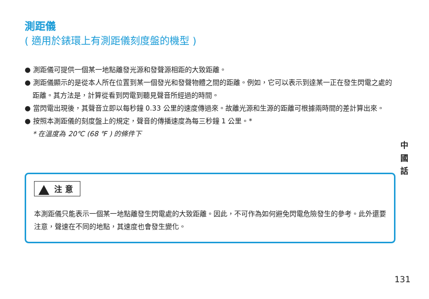測距儀
( 適用於錶環上有測距儀刻度盤的機型 )
● 測距儀可提供一個某一地點離發光源和發聲源相距的大致距離。
● 測距儀顯示的是從本人所在位置到某一個發光和發聲物體之間的距離。例如，它可以表示到達某一正在發生閃電之處的距離。其方法是，計算從看到閃電到聽見聲音所經過的時間。
● 當閃電出現後，其聲音立即以每秒鐘 0.33 公里的速度傳過來。故離光源和生源的距離可根據兩時間的差計算出來。
● 按照本測距儀的刻度盤上的規定，聲音的傳播速度為每三秒鐘 1 公里。*
* 在溫度為 20℃ (68 ℉ ) 的條件下
注 意
本測距儀只能表示一個某一地點離發生閃電處的大致距離。因此，不可作為如何避免閃電危險發生的參考。此外還要注意，聲速在不同的地點，其速度也會發生變化。
中 國 話
131